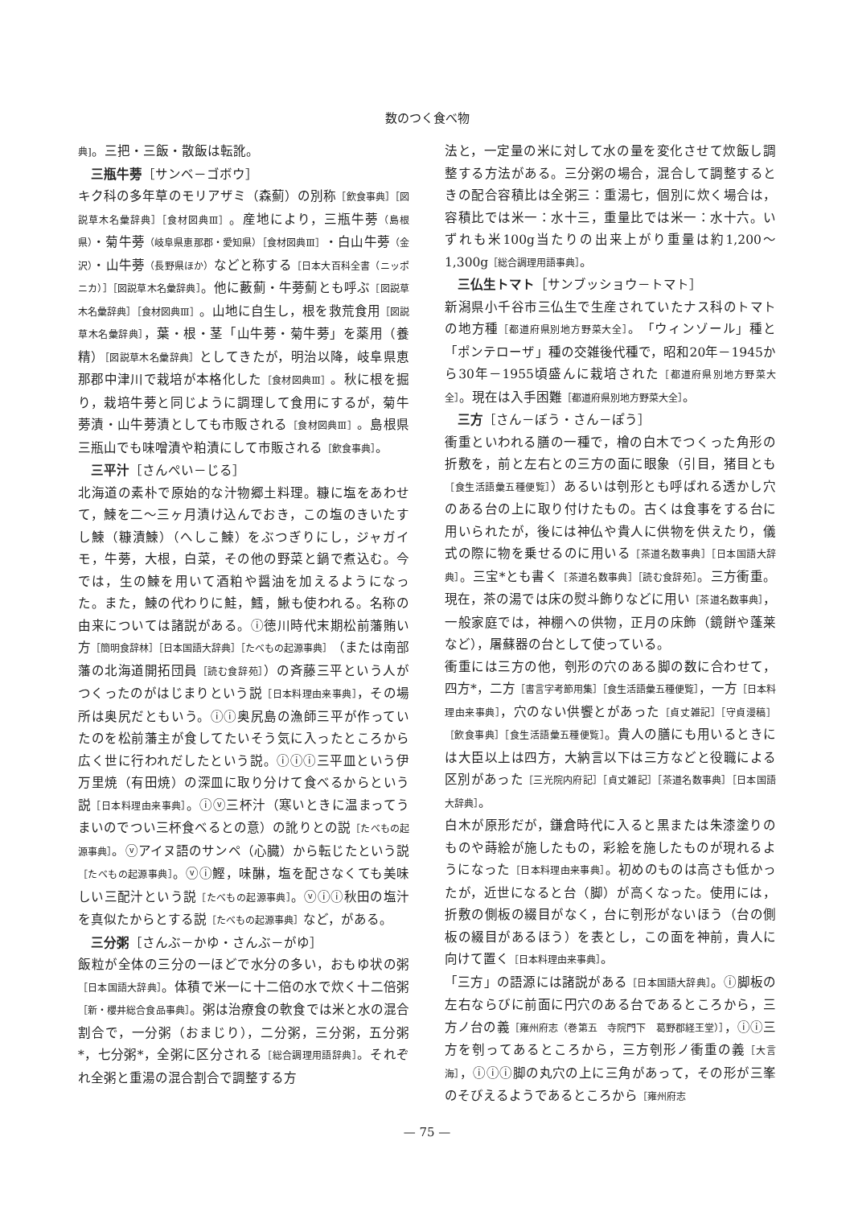数のつく食べ物
典]。三把・三飯・散飯は転訛。
三瓶牛蒡［サンベ－ゴボウ］
キク科の多年草のモリアザミ（森薊）の別称［飲食事典］［図説草木名彙辞典］［食材図典Ⅲ］。産地により，三瓶牛蒡（島根県）・菊牛蒡（岐阜県恵那郡・愛知県）［食材図典Ⅲ］・白山牛蒡（金沢）・山牛蒡（長野県ほか）などと称する［日本大百科全書（ニッポニカ）］［図説草木名彙辞典］。他に藪薊・牛蒡薊とも呼ぶ［図説草木名彙辞典］［食材図典Ⅲ］。山地に自生し，根を救荒食用［図説草木名彙辞典］，葉・根・茎「山牛蒡・菊牛蒡」を薬用（養精）［図説草木名彙辞典］としてきたが，明治以降，岐阜県恵那郡中津川で栽培が本格化した［食材図典Ⅲ］。秋に根を掘り，栽培牛蒡と同じように調理して食用にするが，菊牛蒡漬・山牛蒡漬としても市販される［食材図典Ⅲ］。島根県三瓶山でも味噌漬や粕漬にして市販される［飲食事典］。
三平汁［さんぺい－じる］
北海道の素朴で原始的な汁物郷土料理。糠に塩をあわせて，鰊を二〜三ヶ月漬け込んでおき，この塩のきいたすし鰊（糠漬鰊）（へしこ鰊）をぶつぎりにし，ジャガイモ，牛蒡，大根，白菜，その他の野菜と鍋で煮込む。今では，生の鰊を用いて酒粕や醤油を加えるようになった。また，鰊の代わりに鮭，鱈，鰍も使われる。名称の由来については諸説がある。ⓘ徳川時代末期松前藩賄い方［簡明食辞林］［日本国語大辞典］［たべもの起源事典］（または南部藩の北海道開拓団員［読む食辞苑］）の斉藤三平という人がつくったのがはじまりという説［日本料理由来事典］，その場所は奥尻だともいう。ⓘⓘ奥尻島の漁師三平が作っていたのを松前藩主が食してたいそう気に入ったところから広く世に行われだしたという説。ⓘⓘⓘ三平皿という伊万里焼（有田焼）の深皿に取り分けて食べるからという説［日本料理由来事典］。ⓘⓥ三杯汁（寒いときに温まってうまいのでつい三杯食べるとの意）の訛りとの説［たべもの起源事典］。ⓥアイヌ語のサンペ（心臓）から転じたという説［たべもの起源事典］。ⓥⓘ鰹，味醂，塩を配さなくても美味しい三配汁という説［たべもの起源事典］。ⓥⓘⓘ秋田の塩汁を真似たからとする説［たべもの起源事典］など，がある。
三分粥［さんぶ－かゆ・さんぶ－がゆ］
飯粒が全体の三分の一ほどで水分の多い，おもゆ状の粥［日本国語大辞典］。体積で米一に十二倍の水で炊く十二倍粥［新・櫻井総合食品事典］。粥は治療食の軟食では米と水の混合割合で，一分粥（おまじり），二分粥，三分粥，五分粥*，七分粥*，全粥に区分される［総合調理用語辞典］。それぞれ全粥と重湯の混合割合で調整する方
法と，一定量の米に対して水の量を変化させて炊飯し調整する方法がある。三分粥の場合，混合して調整するときの配合容積比は全粥三：重湯七，個別に炊く場合は，容積比では米一：水十三，重量比では米一：水十六。いずれも米100g当たりの出来上がり重量は約1,200〜1,300g［総合調理用語事典］。
三仏生トマト［サンブッショウ－トマト］
新潟県小千谷市三仏生で生産されていたナス科のトマトの地方種［都道府県別地方野菜大全］。「ウィンゾール」種と「ポンテローザ」種の交雑後代種で，昭和20年－1945から30年－1955頃盛んに栽培された［都道府県別地方野菜大全］。現在は入手困難［都道府県別地方野菜大全］。
三方［さん－ぼう・さん－ぽう］
衝重といわれる膳の一種で，檜の白木でつくった角形の折敷を，前と左右との三方の面に眼象（引目，猪目とも［食生活語彙五種便覧］）あるいは刳形とも呼ばれる透かし穴のある台の上に取り付けたもの。古くは食事をする台に用いられたが，後には神仏や貴人に供物を供えたり，儀式の際に物を乗せるのに用いる［茶道名数事典］［日本国語大辞典］。三宝*とも書く［茶道名数事典］［読む食辞苑］。三方衝重。現在，茶の湯では床の熨斗飾りなどに用い［茶道名数事典］，一般家庭では，神棚への供物，正月の床飾（鏡餅や蓬莱など），屠蘇器の台として使っている。
衝重には三方の他，刳形の穴のある脚の数に合わせて，四方*，二方［書言字考節用集］［食生活語彙五種便覧］，一方［日本料理由来事典］，穴のない供饗とがあった［貞丈雑記］［守貞漫稿］［飲食事典］［食生活語彙五種便覧］。貴人の膳にも用いるときには大臣以上は四方，大納言以下は三方などと役職による区別があった［三光院内府記］［貞丈雑記］［茶道名数事典］［日本国語大辞典］。
白木が原形だが，鎌倉時代に入ると黒または朱漆塗りのものや蒔絵が施したもの，彩絵を施したものが現れるようになった［日本料理由来事典］。初めのものは高さも低かったが，近世になると台（脚）が高くなった。使用には，折敷の側板の綴目がなく，台に刳形がないほう（台の側板の綴目があるほう）を表とし，この面を神前，貴人に向けて置く［日本料理由来事典］。
「三方」の語源には諸説がある［日本国語大辞典］。ⓘ脚板の左右ならびに前面に円穴のある台であるところから，三方ノ台の義［雍州府志（巻第五　寺院門下　葛野郡経王堂）］，ⓘⓘ三方を刳ってあるところから，三方刳形ノ衝重の義［大言海］，ⓘⓘⓘ脚の丸穴の上に三角があって，その形が三峯のそびえるようであるところから［雍州府志
— 75 —